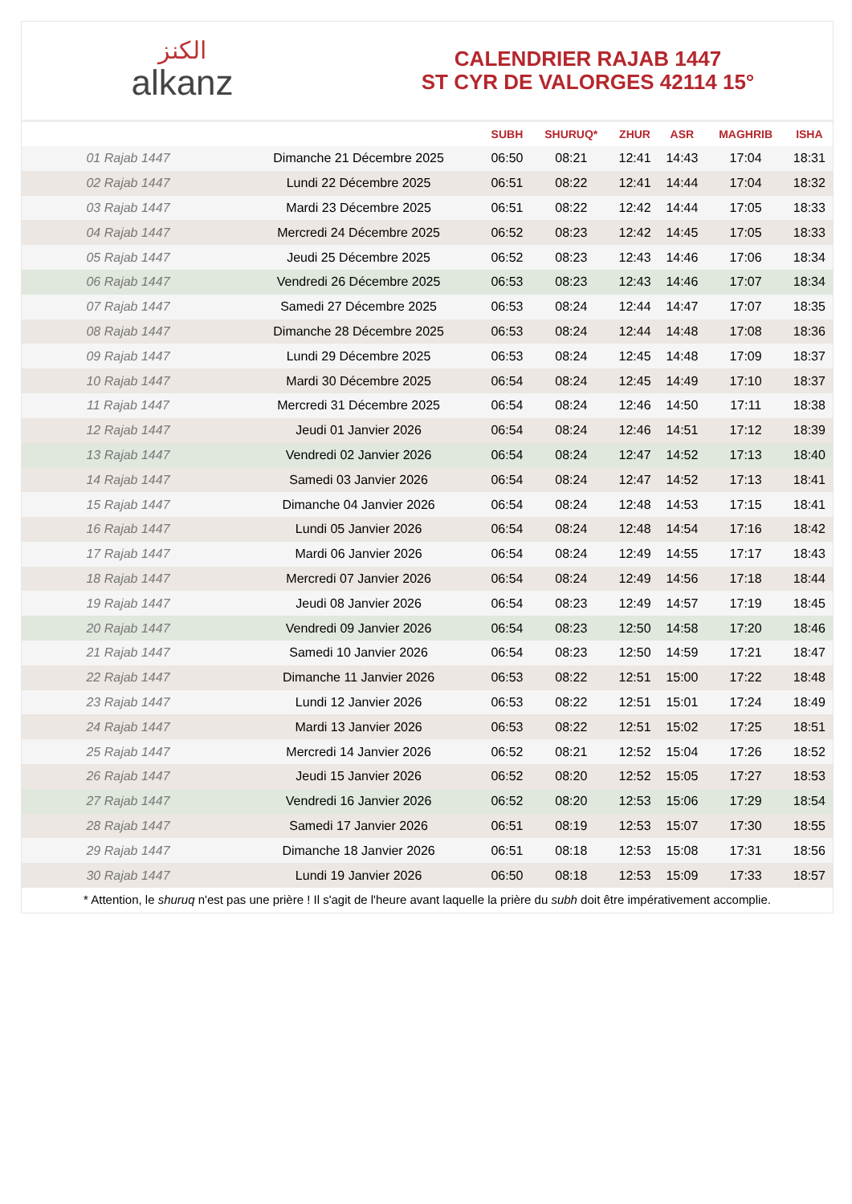الكنز
alkanz
CALENDRIER RAJAB 1447
ST CYR DE VALORGES 42114 15°
| | | SUBH | SHURUQ* | ZHUR | ASR | MAGHRIB | ISHA |
| --- | --- | --- | --- | --- | --- | --- | --- |
| 01 Rajab 1447 | Dimanche 21 Décembre 2025 | 06:50 | 08:21 | 12:41 | 14:43 | 17:04 | 18:31 |
| 02 Rajab 1447 | Lundi 22 Décembre 2025 | 06:51 | 08:22 | 12:41 | 14:44 | 17:04 | 18:32 |
| 03 Rajab 1447 | Mardi 23 Décembre 2025 | 06:51 | 08:22 | 12:42 | 14:44 | 17:05 | 18:33 |
| 04 Rajab 1447 | Mercredi 24 Décembre 2025 | 06:52 | 08:23 | 12:42 | 14:45 | 17:05 | 18:33 |
| 05 Rajab 1447 | Jeudi 25 Décembre 2025 | 06:52 | 08:23 | 12:43 | 14:46 | 17:06 | 18:34 |
| 06 Rajab 1447 | Vendredi 26 Décembre 2025 | 06:53 | 08:23 | 12:43 | 14:46 | 17:07 | 18:34 |
| 07 Rajab 1447 | Samedi 27 Décembre 2025 | 06:53 | 08:24 | 12:44 | 14:47 | 17:07 | 18:35 |
| 08 Rajab 1447 | Dimanche 28 Décembre 2025 | 06:53 | 08:24 | 12:44 | 14:48 | 17:08 | 18:36 |
| 09 Rajab 1447 | Lundi 29 Décembre 2025 | 06:53 | 08:24 | 12:45 | 14:48 | 17:09 | 18:37 |
| 10 Rajab 1447 | Mardi 30 Décembre 2025 | 06:54 | 08:24 | 12:45 | 14:49 | 17:10 | 18:37 |
| 11 Rajab 1447 | Mercredi 31 Décembre 2025 | 06:54 | 08:24 | 12:46 | 14:50 | 17:11 | 18:38 |
| 12 Rajab 1447 | Jeudi 01 Janvier 2026 | 06:54 | 08:24 | 12:46 | 14:51 | 17:12 | 18:39 |
| 13 Rajab 1447 | Vendredi 02 Janvier 2026 | 06:54 | 08:24 | 12:47 | 14:52 | 17:13 | 18:40 |
| 14 Rajab 1447 | Samedi 03 Janvier 2026 | 06:54 | 08:24 | 12:47 | 14:52 | 17:13 | 18:41 |
| 15 Rajab 1447 | Dimanche 04 Janvier 2026 | 06:54 | 08:24 | 12:48 | 14:53 | 17:15 | 18:41 |
| 16 Rajab 1447 | Lundi 05 Janvier 2026 | 06:54 | 08:24 | 12:48 | 14:54 | 17:16 | 18:42 |
| 17 Rajab 1447 | Mardi 06 Janvier 2026 | 06:54 | 08:24 | 12:49 | 14:55 | 17:17 | 18:43 |
| 18 Rajab 1447 | Mercredi 07 Janvier 2026 | 06:54 | 08:24 | 12:49 | 14:56 | 17:18 | 18:44 |
| 19 Rajab 1447 | Jeudi 08 Janvier 2026 | 06:54 | 08:23 | 12:49 | 14:57 | 17:19 | 18:45 |
| 20 Rajab 1447 | Vendredi 09 Janvier 2026 | 06:54 | 08:23 | 12:50 | 14:58 | 17:20 | 18:46 |
| 21 Rajab 1447 | Samedi 10 Janvier 2026 | 06:54 | 08:23 | 12:50 | 14:59 | 17:21 | 18:47 |
| 22 Rajab 1447 | Dimanche 11 Janvier 2026 | 06:53 | 08:22 | 12:51 | 15:00 | 17:22 | 18:48 |
| 23 Rajab 1447 | Lundi 12 Janvier 2026 | 06:53 | 08:22 | 12:51 | 15:01 | 17:24 | 18:49 |
| 24 Rajab 1447 | Mardi 13 Janvier 2026 | 06:53 | 08:22 | 12:51 | 15:02 | 17:25 | 18:51 |
| 25 Rajab 1447 | Mercredi 14 Janvier 2026 | 06:52 | 08:21 | 12:52 | 15:04 | 17:26 | 18:52 |
| 26 Rajab 1447 | Jeudi 15 Janvier 2026 | 06:52 | 08:20 | 12:52 | 15:05 | 17:27 | 18:53 |
| 27 Rajab 1447 | Vendredi 16 Janvier 2026 | 06:52 | 08:20 | 12:53 | 15:06 | 17:29 | 18:54 |
| 28 Rajab 1447 | Samedi 17 Janvier 2026 | 06:51 | 08:19 | 12:53 | 15:07 | 17:30 | 18:55 |
| 29 Rajab 1447 | Dimanche 18 Janvier 2026 | 06:51 | 08:18 | 12:53 | 15:08 | 17:31 | 18:56 |
| 30 Rajab 1447 | Lundi 19 Janvier 2026 | 06:50 | 08:18 | 12:53 | 15:09 | 17:33 | 18:57 |
* Attention, le shuruq n'est pas une prière ! Il s'agit de l'heure avant laquelle la prière du subh doit être impérativement accomplie.